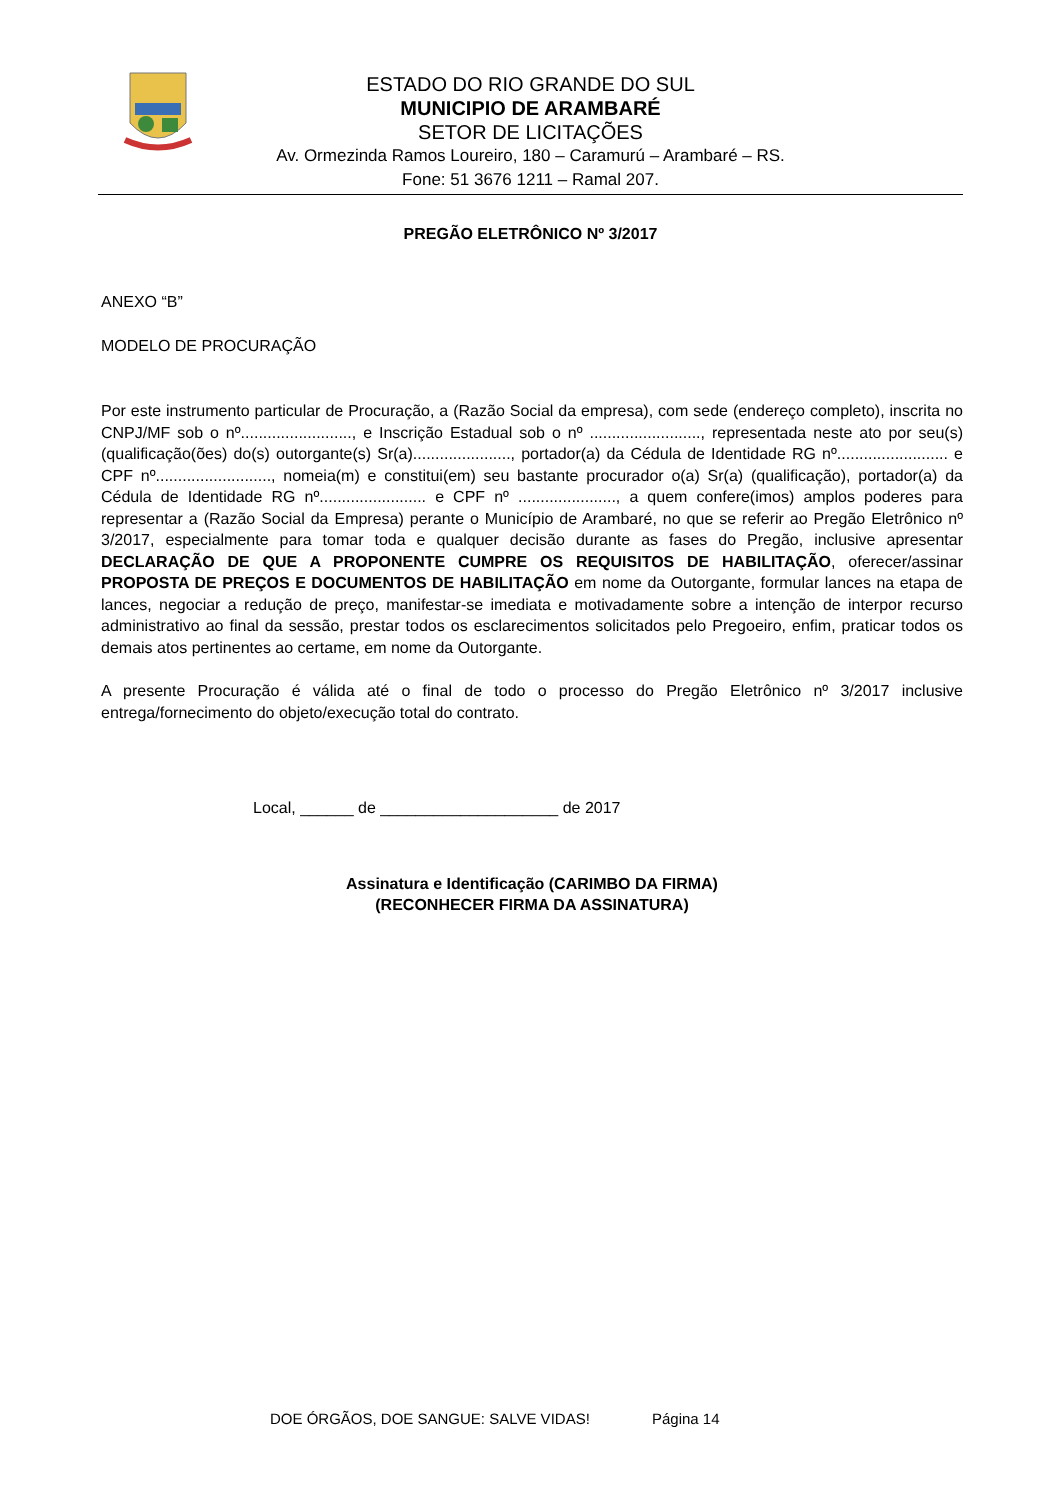ESTADO DO RIO GRANDE DO SUL
MUNICIPIO DE ARAMBARÉ
SETOR DE LICITAÇÕES
Av. Ormezinda Ramos Loureiro, 180 – Caramurú – Arambaré – RS.
Fone: 51 3676 1211 – Ramal 207.
PREGÃO ELETRÔNICO Nº 3/2017
ANEXO “B”
MODELO DE PROCURAÇÃO
Por este instrumento particular de Procuração, a (Razão Social da empresa), com sede (endereço completo), inscrita no CNPJ/MF sob o nº........................., e Inscrição Estadual sob o nº ........................., representada neste ato por seu(s) (qualificação(ões) do(s) outorgante(s) Sr(a)......................, portador(a) da Cédula de Identidade RG nº......................... e CPF nº.........................., nomeia(m) e constitui(em) seu bastante procurador o(a) Sr(a) (qualificação), portador(a) da Cédula de Identidade RG nº........................ e CPF nº ......................, a quem confere(imos) amplos poderes para representar a (Razão Social da Empresa) perante o Município de Arambaré, no que se referir ao Pregão Eletrônico nº 3/2017, especialmente para tomar toda e qualquer decisão durante as fases do Pregão, inclusive apresentar DECLARAÇÃO DE QUE A PROPONENTE CUMPRE OS REQUISITOS DE HABILITAÇÃO, oferecer/assinar PROPOSTA DE PREÇOS E DOCUMENTOS DE HABILITAÇÃO em nome da Outorgante, formular lances na etapa de lances, negociar a redução de preço, manifestar-se imediata e motivadamente sobre a intenção de interpor recurso administrativo ao final da sessão, prestar todos os esclarecimentos solicitados pelo Pregoeiro, enfim, praticar todos os demais atos pertinentes ao certame, em nome da Outorgante.
A presente Procuração é válida até o final de todo o processo do Pregão Eletrônico nº 3/2017 inclusive entrega/fornecimento do objeto/execução total do contrato.
Local, ______ de ____________________ de 2017
Assinatura e Identificação (CARIMBO DA FIRMA)
(RECONHECER FIRMA DA ASSINATURA)
DOE ÓRGÃOS, DOE SANGUE: SALVE VIDAS! Página 14